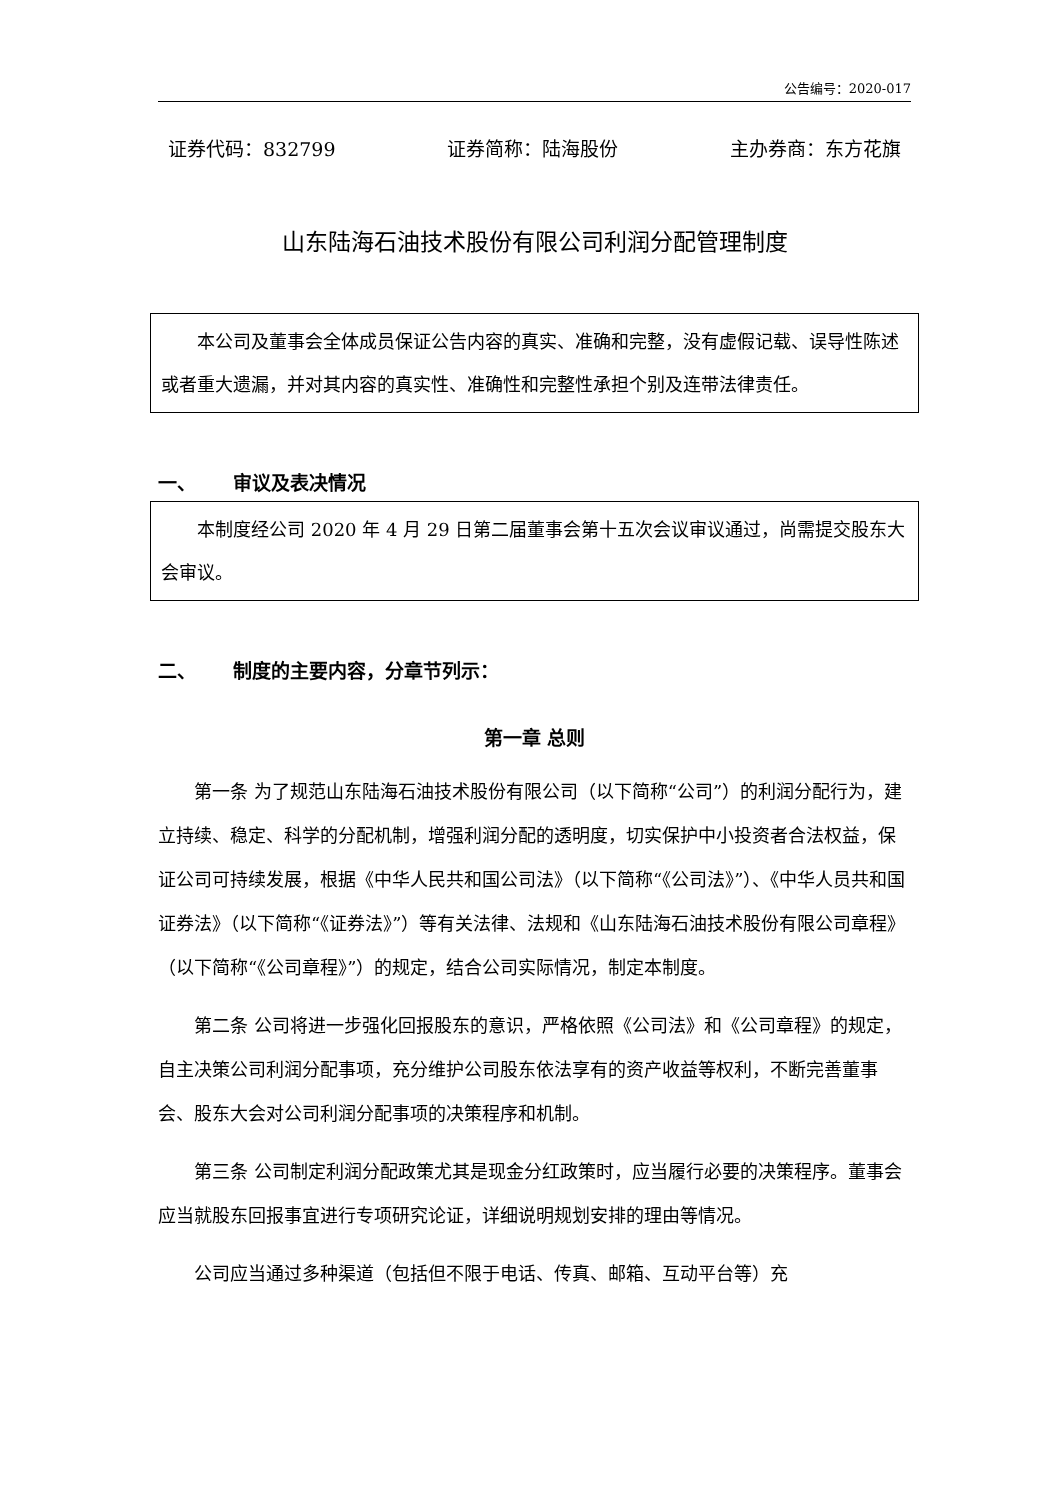公告编号：2020-017
证券代码：832799 证券简称：陆海股份 主办券商：东方花旗
山东陆海石油技术股份有限公司利润分配管理制度
本公司及董事会全体成员保证公告内容的真实、准确和完整，没有虚假记载、误导性陈述或者重大遗漏，并对其内容的真实性、准确性和完整性承担个别及连带法律责任。
一、 审议及表决情况
本制度经公司 2020 年 4 月 29 日第二届董事会第十五次会议审议通过，尚需提交股东大会审议。
二、 制度的主要内容，分章节列示：
第一章 总则
第一条 为了规范山东陆海石油技术股份有限公司（以下简称“公司”）的利润分配行为，建立持续、稳定、科学的分配机制，增强利润分配的透明度，切实保护中小投资者合法权益，保证公司可持续发展，根据《中华人民共和国公司法》（以下简称“《公司法》”）、《中华人员共和国证券法》（以下简称“《证券法》”）等有关法律、法规和《山东陆海石油技术股份有限公司章程》（以下简称“《公司章程》”）的规定，结合公司实际情况，制定本制度。
第二条 公司将进一步强化回报股东的意识，严格依照《公司法》和《公司章程》的规定，自主决策公司利润分配事项，充分维护公司股东依法享有的资产收益等权利，不断完善董事会、股东大会对公司利润分配事项的决策程序和机制。
第三条 公司制定利润分配政策尤其是现金分红政策时，应当履行必要的决策程序。董事会应当就股东回报事宜进行专项研究论证，详细说明规划安排的理由等情况。
公司应当通过多种渠道（包括但不限于电话、传真、邮箱、互动平台等）充